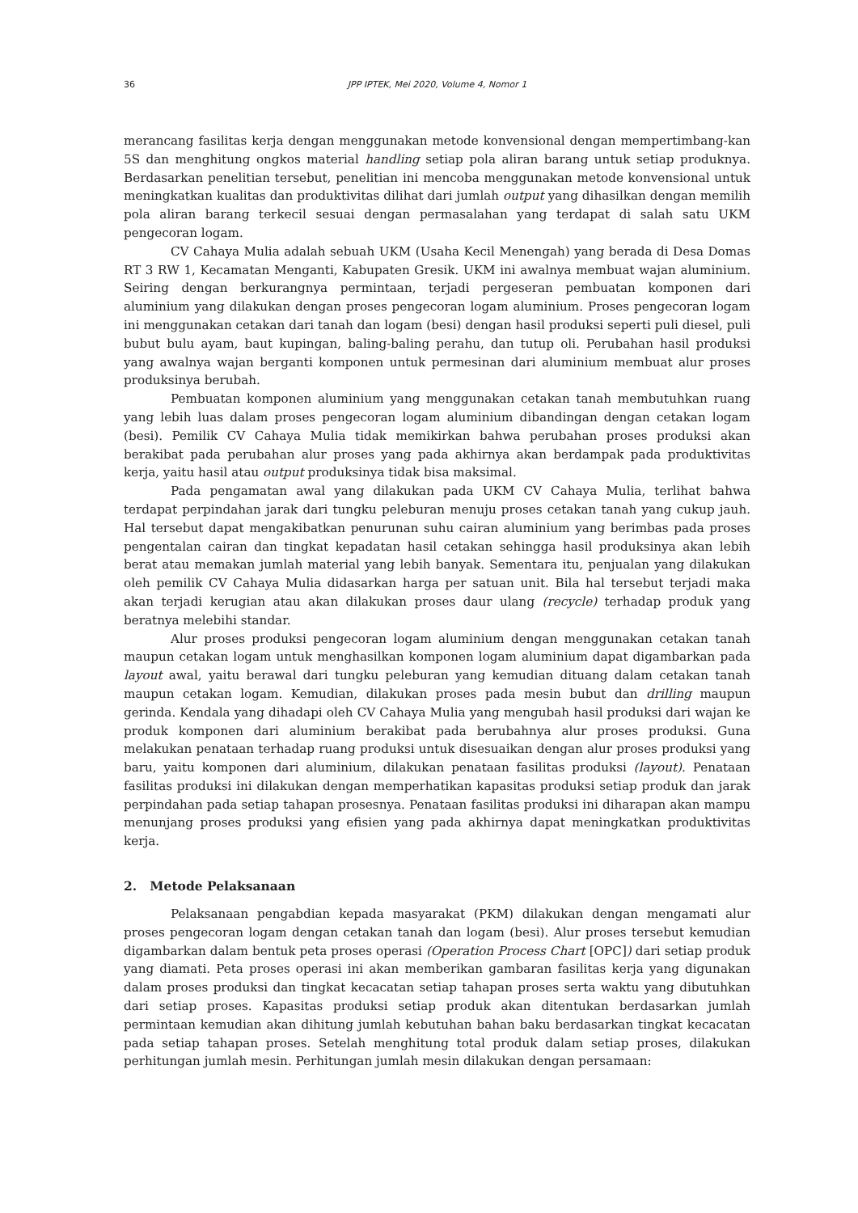36 JPP IPTEK, Mei 2020, Volume 4, Nomor 1
merancang fasilitas kerja dengan menggunakan metode konvensional dengan mempertimbang-kan 5S dan menghitung ongkos material handling setiap pola aliran barang untuk setiap produknya. Berdasarkan penelitian tersebut, penelitian ini mencoba menggunakan metode konvensional untuk meningkatkan kualitas dan produktivitas dilihat dari jumlah output yang dihasilkan dengan memilih pola aliran barang terkecil sesuai dengan permasalahan yang terdapat di salah satu UKM pengecoran logam.
CV Cahaya Mulia adalah sebuah UKM (Usaha Kecil Menengah) yang berada di Desa Domas RT 3 RW 1, Kecamatan Menganti, Kabupaten Gresik. UKM ini awalnya membuat wajan aluminium. Seiring dengan berkurangnya permintaan, terjadi pergeseran pembuatan komponen dari aluminium yang dilakukan dengan proses pengecoran logam aluminium. Proses pengecoran logam ini menggunakan cetakan dari tanah dan logam (besi) dengan hasil produksi seperti puli diesel, puli bubut bulu ayam, baut kupingan, baling-baling perahu, dan tutup oli. Perubahan hasil produksi yang awalnya wajan berganti komponen untuk permesinan dari aluminium membuat alur proses produksinya berubah.
Pembuatan komponen aluminium yang menggunakan cetakan tanah membutuhkan ruang yang lebih luas dalam proses pengecoran logam aluminium dibandingan dengan cetakan logam (besi). Pemilik CV Cahaya Mulia tidak memikirkan bahwa perubahan proses produksi akan berakibat pada perubahan alur proses yang pada akhirnya akan berdampak pada produktivitas kerja, yaitu hasil atau output produksinya tidak bisa maksimal.
Pada pengamatan awal yang dilakukan pada UKM CV Cahaya Mulia, terlihat bahwa terdapat perpindahan jarak dari tungku peleburan menuju proses cetakan tanah yang cukup jauh. Hal tersebut dapat mengakibatkan penurunan suhu cairan aluminium yang berimbas pada proses pengentalan cairan dan tingkat kepadatan hasil cetakan sehingga hasil produksinya akan lebih berat atau memakan jumlah material yang lebih banyak. Sementara itu, penjualan yang dilakukan oleh pemilik CV Cahaya Mulia didasarkan harga per satuan unit. Bila hal tersebut terjadi maka akan terjadi kerugian atau akan dilakukan proses daur ulang (recycle) terhadap produk yang beratnya melebihi standar.
Alur proses produksi pengecoran logam aluminium dengan menggunakan cetakan tanah maupun cetakan logam untuk menghasilkan komponen logam aluminium dapat digambarkan pada layout awal, yaitu berawal dari tungku peleburan yang kemudian dituang dalam cetakan tanah maupun cetakan logam. Kemudian, dilakukan proses pada mesin bubut dan drilling maupun gerinda. Kendala yang dihadapi oleh CV Cahaya Mulia yang mengubah hasil produksi dari wajan ke produk komponen dari aluminium berakibat pada berubahnya alur proses produksi. Guna melakukan penataan terhadap ruang produksi untuk disesuaikan dengan alur proses produksi yang baru, yaitu komponen dari aluminium, dilakukan penataan fasilitas produksi (layout). Penataan fasilitas produksi ini dilakukan dengan memperhatikan kapasitas produksi setiap produk dan jarak perpindahan pada setiap tahapan prosesnya. Penataan fasilitas produksi ini diharapan akan mampu menunjang proses produksi yang efisien yang pada akhirnya dapat meningkatkan produktivitas kerja.
2. Metode Pelaksanaan
Pelaksanaan pengabdian kepada masyarakat (PKM) dilakukan dengan mengamati alur proses pengecoran logam dengan cetakan tanah dan logam (besi). Alur proses tersebut kemudian digambarkan dalam bentuk peta proses operasi (Operation Process Chart [OPC]) dari setiap produk yang diamati. Peta proses operasi ini akan memberikan gambaran fasilitas kerja yang digunakan dalam proses produksi dan tingkat kecacatan setiap tahapan proses serta waktu yang dibutuhkan dari setiap proses. Kapasitas produksi setiap produk akan ditentukan berdasarkan jumlah permintaan kemudian akan dihitung jumlah kebutuhan bahan baku berdasarkan tingkat kecacatan pada setiap tahapan proses. Setelah menghitung total produk dalam setiap proses, dilakukan perhitungan jumlah mesin. Perhitungan jumlah mesin dilakukan dengan persamaan: